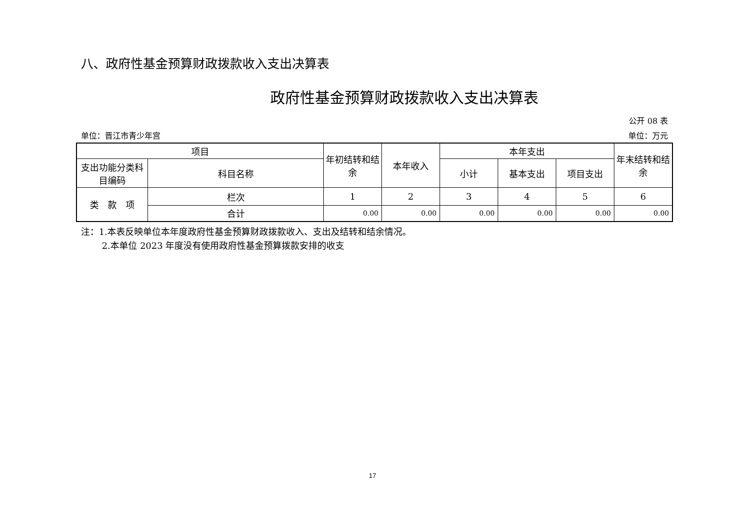八、政府性基金预算财政拨款收入支出决算表
政府性基金预算财政拨款收入支出决算表
公开 08 表
单位：晋江市青少年宫 单位：万元
| 项目 | | 年初结转和结余 | 本年收入 | 本年支出 | | | 年末结转和结余 |
| --- | --- | --- | --- | --- | --- | --- | --- |
| 支出功能分类科目编码 | 科目名称 | | | 小计 | 基本支出 | 项目支出 | |
| 类 款 项 | 栏次 | 1 | 2 | 3 | 4 | 5 | 6 |
| | 合计 | 0.00 | 0.00 | 0.00 | 0.00 | 0.00 | 0.00 |
注：1.本表反映单位本年度政府性基金预算财政拨款收入、支出及结转和结余情况。
2.本单位 2023 年度没有使用政府性基金预算拨款安排的收支
17